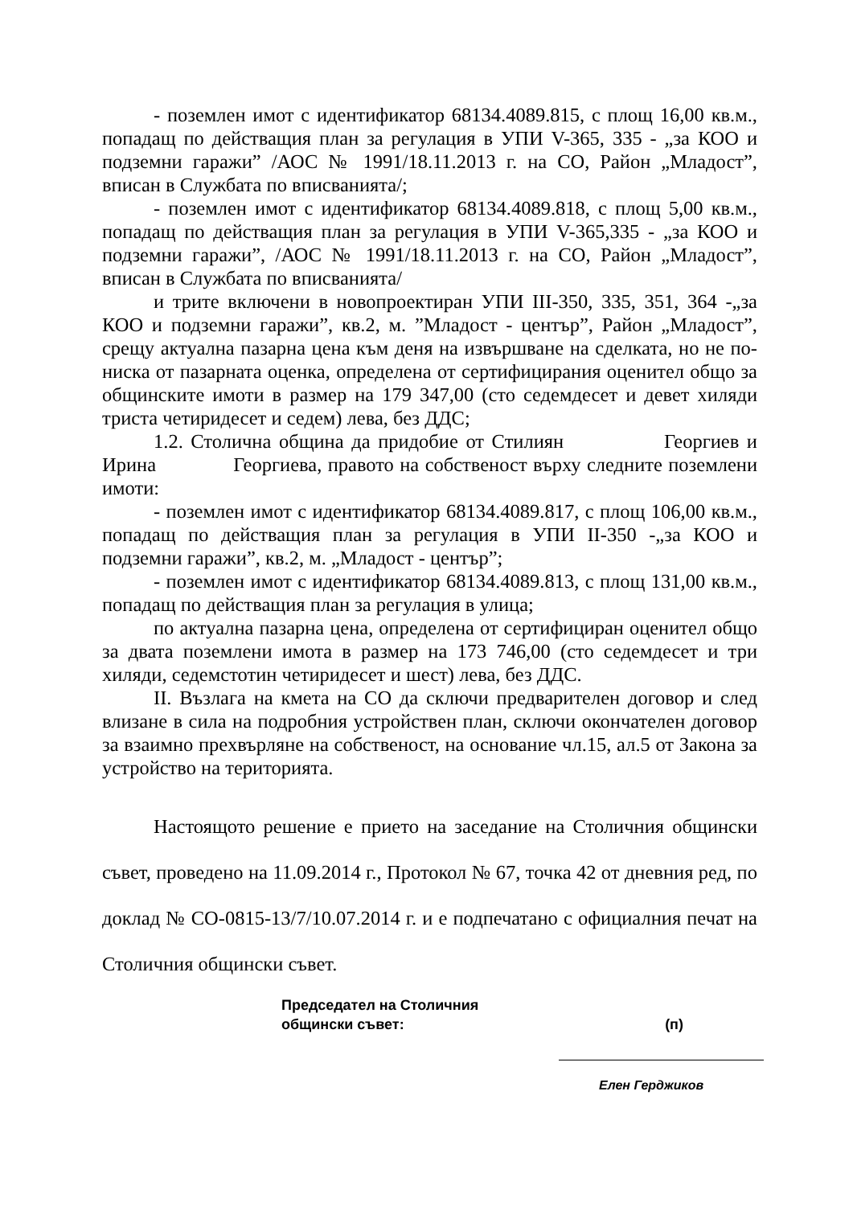- поземлен имот с идентификатор 68134.4089.815, с площ 16,00 кв.м., попадащ по действащия план за регулация в УПИ V-365, 335 - „за КОО и подземни гаражи” /АОС № 1991/18.11.2013 г. на СО, Район „Младост”, вписан в Службата по вписванията/;
- поземлен имот с идентификатор 68134.4089.818, с площ 5,00 кв.м., попадащ по действащия план за регулация в УПИ V-365,335 - „за КОО и подземни гаражи”, /АОС № 1991/18.11.2013 г. на СО, Район „Младост”, вписан в Службата по вписванията/
и трите включени в новопроектиран УПИ III-350, 335, 351, 364 -„за КОО и подземни гаражи”, кв.2, м. ”Младост - център”, Район „Младост”, срещу актуална пазарна цена към деня на извършване на сделката, но не по-ниска от пазарната оценка, определена от сертифицирания оценител общо за общинските имоти в размер на 179 347,00 (сто седемдесет и девет хиляди триста четиридесет и седем) лева, без ДДС;
1.2. Столична община да придобие от Стилиян Георгиев и Ирина Георгиева, правото на собственост върху следните поземлени имоти:
- поземлен имот с идентификатор 68134.4089.817, с площ 106,00 кв.м., попадащ по действащия план за регулация в УПИ II-350 -„за КОО и подземни гаражи”, кв.2, м. „Младост - център”;
- поземлен имот с идентификатор 68134.4089.813, с площ 131,00 кв.м., попадащ по действащия план за регулация в улица;
по актуална пазарна цена, определена от сертифициран оценител общо за двата поземлени имота в размер на 173 746,00 (сто седемдесет и три хиляди, седемстотин четиридесет и шест) лева, без ДДС.
II. Възлага на кмета на СО да сключи предварителен договор и след влизане в сила на подробния устройствен план, сключи окончателен договор за взаимно прехвърляне на собственост, на основание чл.15, ал.5 от Закона за устройство на територията.
Настоящото решение е прието на заседание на Столичния общински съвет, проведено на 11.09.2014 г., Протокол № 67, точка 42 от дневния ред, по доклад № СО-0815-13/7/10.07.2014 г. и е подпечатано с официалния печат на Столичния общински съвет.
Председател на Столичния
общински съвет: (п)
Елен Герджиков